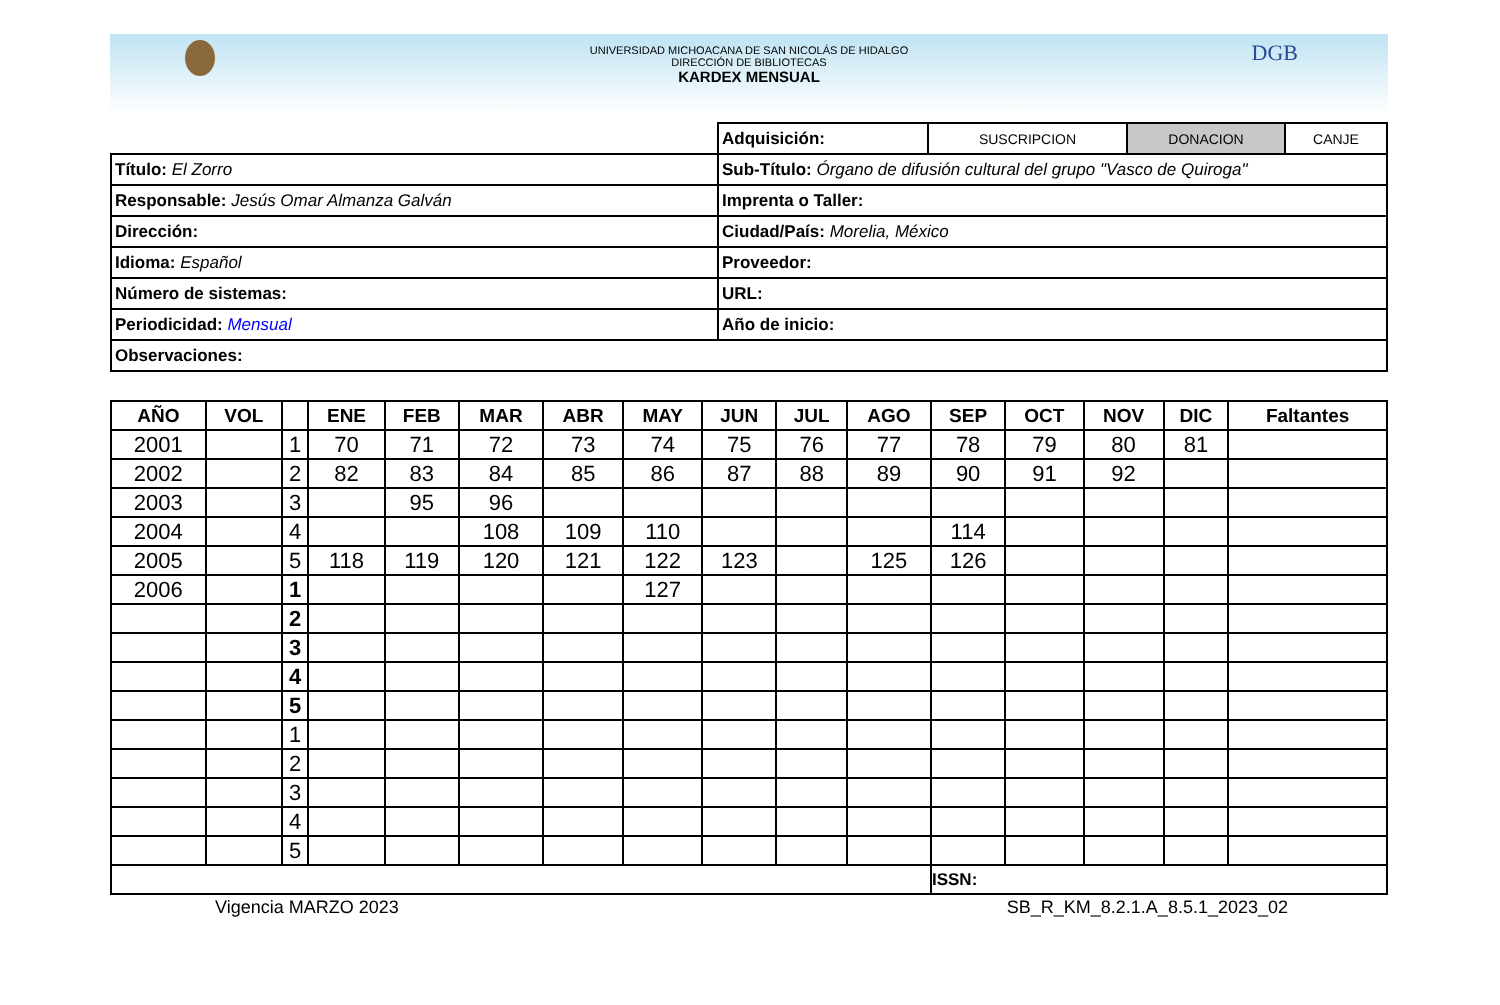DGB
UNIVERSIDAD MICHOACANA DE SAN NICOLÁS DE HIDALGO
DIRECCIÓN DE BIBLIOTECAS
KARDEX MENSUAL
| | Adquisición: | SUSCRIPCION | DONACION | CANJE |
| Título: El Zorro | Sub-Título: Órgano de difusión cultural del grupo "Vasco de Quiroga" | | | |
| Responsable: Jesús Omar Almanza Galván | Imprenta o Taller: | | | |
| Dirección: | Ciudad/País: Morelia, México | | | |
| Idioma: Español | Proveedor: | | | |
| Número de sistemas: | URL: | | | |
| Periodicidad: Mensual | Año de inicio: | | | |
| Observaciones: | | | | |
| AÑO | VOL | | ENE | FEB | MAR | ABR | MAY | JUN | JUL | AGO | SEP | OCT | NOV | DIC | Faltantes |
| --- | --- | --- | --- | --- | --- | --- | --- | --- | --- | --- | --- | --- | --- | --- | --- |
| 2001 | | 1 | 70 | 71 | 72 | 73 | 74 | 75 | 76 | 77 | 78 | 79 | 80 | 81 | |
| 2002 | | 2 | 82 | 83 | 84 | 85 | 86 | 87 | 88 | 89 | 90 | 91 | 92 | | |
| 2003 | | 3 | | 95 | 96 | | | | | | | | | | |
| 2004 | | 4 | | | 108 | 109 | 110 | | | | 114 | | | | |
| 2005 | | 5 | 118 | 119 | 120 | 121 | 122 | 123 | | 125 | 126 | | | | |
| 2006 | | 1 | | | | | 127 | | | | | | | | |
| | | 2 | | | | | | | | | | | | | |
| | | 3 | | | | | | | | | | | | | |
| | | 4 | | | | | | | | | | | | | |
| | | 5 | | | | | | | | | | | | | |
| | | 1 | | | | | | | | | | | | | |
| | | 2 | | | | | | | | | | | | | |
| | | 3 | | | | | | | | | | | | | |
| | | 4 | | | | | | | | | | | | | |
| | | 5 | | | | | | | | | | | | | |
| | | | | | | | | | | | ISSN: | | | | |
Vigencia MARZO 2023 SB_R_KM_8.2.1.A_8.5.1_2023_02